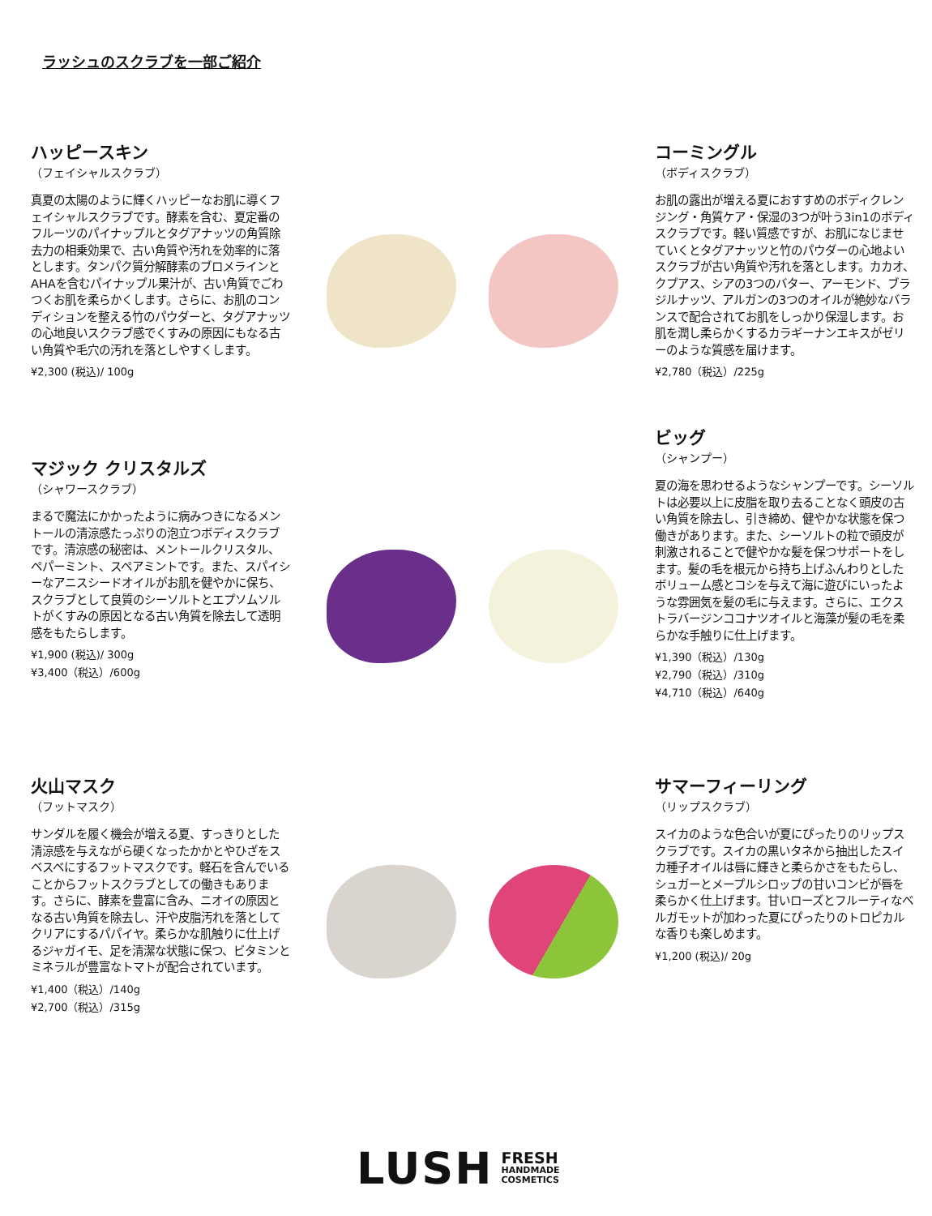ラッシュのスクラブを一部ご紹介
ハッピースキン
（フェイシャルスクラブ）
真夏の太陽のように輝くハッピーなお肌に導くフェイシャルスクラブです。酵素を含む、夏定番のフルーツのパイナップルとタグアナッツの角質除去力の相乗効果で、古い角質や汚れを効率的に落とします。タンパク質分解酵素のブロメラインとAHAを含むパイナップル果汁が、古い角質でごわつくお肌を柔らかくします。さらに、お肌のコンディションを整える竹のパウダーと、タグアナッツの心地良いスクラブ感でくすみの原因にもなる古い角質や毛穴の汚れを落としやすくします。
¥2,300 (税込)/ 100g
コーミングル
（ボディスクラブ）
お肌の露出が増える夏におすすめのボディクレンジング・角質ケア・保湿の3つが叶う3in1のボディスクラブです。軽い質感ですが、お肌になじませていくとタグアナッツと竹のパウダーの心地よいスクラブが古い角質や汚れを落とします。カカオ、クプアス、シアの3つのバター、アーモンド、ブラジルナッツ、アルガンの3つのオイルが絶妙なバランスで配合されてお肌をしっかり保湿します。お肌を潤し柔らかくするカラギーナンエキスがゼリーのような質感を届けます。
¥2,780（税込）/225g
マジック クリスタルズ
（シャワースクラブ）
まるで魔法にかかったように病みつきになるメントールの清涼感たっぷりの泡立つボディスクラブです。清涼感の秘密は、メントールクリスタル、ペパーミント、スペアミントです。また、スパイシーなアニスシードオイルがお肌を健やかに保ち、スクラブとして良質のシーソルトとエプソムソルトがくすみの原因となる古い角質を除去して透明感をもたらします。
¥1,900 (税込)/ 300g
¥3,400（税込）/600g
ビッグ
（シャンプー）
夏の海を思わせるようなシャンプーです。シーソルトは必要以上に皮脂を取り去ることなく頭皮の古い角質を除去し、引き締め、健やかな状態を保つ働きがあります。また、シーソルトの粒で頭皮が刺激されることで健やかな髪を保つサポートをします。髪の毛を根元から持ち上げふんわりとしたボリューム感とコシを与えて海に遊びにいったような雰囲気を髪の毛に与えます。さらに、エクストラバージンココナツオイルと海藻が髪の毛を柔らかな手触りに仕上げます。
¥1,390（税込）/130g
¥2,790（税込）/310g
¥4,710（税込）/640g
火山マスク
（フットマスク）
サンダルを履く機会が増える夏、すっきりとした清涼感を与えながら硬くなったかかとやひざをスベスベにするフットマスクです。軽石を含んでいることからフットスクラブとしての働きもあります。さらに、酵素を豊富に含み、ニオイの原因となる古い角質を除去し、汗や皮脂汚れを落としてクリアにするパパイヤ。柔らかな肌触りに仕上げるジャガイモ、足を清潔な状態に保つ、ビタミンとミネラルが豊富なトマトが配合されています。
¥1,400（税込）/140g
¥2,700（税込）/315g
サマーフィーリング
（リップスクラブ）
スイカのような色合いが夏にぴったりのリップスクラブです。スイカの黒いタネから抽出したスイカ種子オイルは唇に輝きと柔らかさをもたらし、シュガーとメープルシロップの甘いコンビが唇を柔らかく仕上げます。甘いローズとフルーティなベルガモットが加わった夏にぴったりのトロピカルな香りも楽しめます。
¥1,200 (税込)/ 20g
LUSH FRESH
HANDMADE
COSMETICS